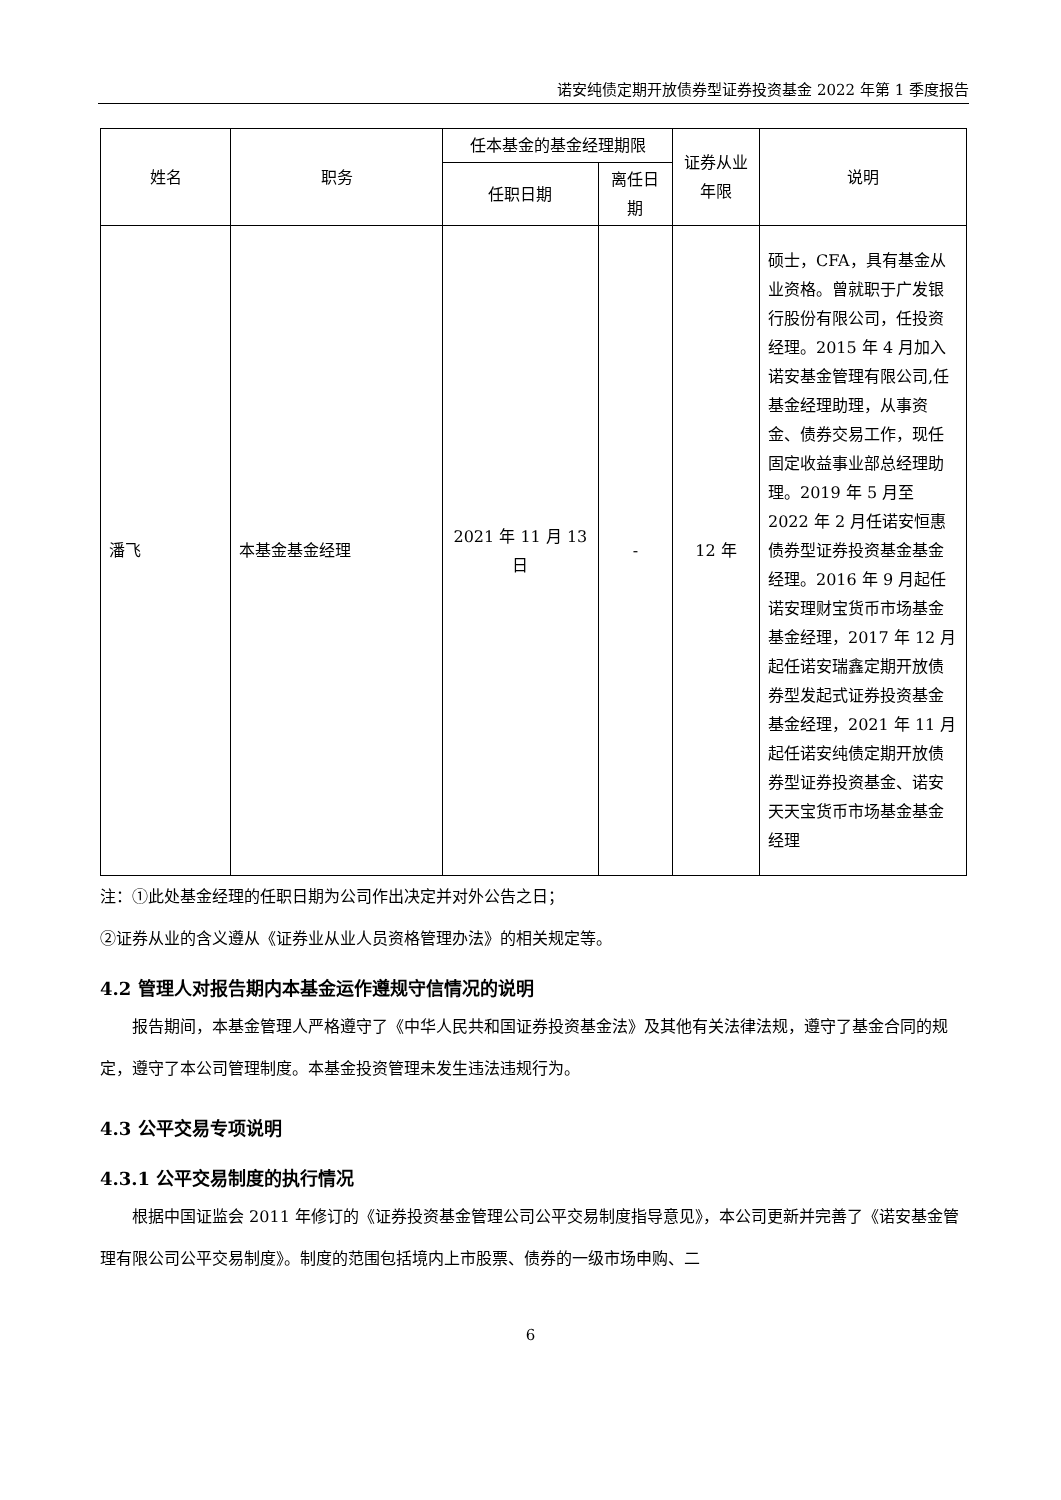诺安纯债定期开放债券型证券投资基金 2022 年第 1 季度报告
| 姓名 | 职务 | 任本基金的基金经理期限 | | 证券从业年限 | 说明 |
| --- | --- | --- | --- | --- | --- |
| | | 任职日期 | 离任日期 | | |
| 潘飞 | 本基金基金经理 | 2021 年 11 月 13 日 | - | 12 年 | 硕士，CFA，具有基金从业资格。曾就职于广发银行股份有限公司，任投资经理。2015 年 4 月加入诺安基金管理有限公司,任基金经理助理，从事资金、债券交易工作，现任固定收益事业部总经理助理。2019 年 5 月至 2022 年 2 月任诺安恒惠债券型证券投资基金基金经理。2016 年 9 月起任诺安理财宝货币市场基金基金经理，2017 年 12 月起任诺安瑞鑫定期开放债券型发起式证券投资基金基金经理，2021 年 11 月起任诺安纯债定期开放债券型证券投资基金、诺安天天宝货币市场基金基金经理 |
注：①此处基金经理的任职日期为公司作出决定并对外公告之日；
②证券从业的含义遵从《证券业从业人员资格管理办法》的相关规定等。
4.2 管理人对报告期内本基金运作遵规守信情况的说明
报告期间，本基金管理人严格遵守了《中华人民共和国证券投资基金法》及其他有关法律法规，遵守了基金合同的规定，遵守了本公司管理制度。本基金投资管理未发生违法违规行为。
4.3 公平交易专项说明
4.3.1 公平交易制度的执行情况
根据中国证监会 2011 年修订的《证券投资基金管理公司公平交易制度指导意见》，本公司更新并完善了《诺安基金管理有限公司公平交易制度》。制度的范围包括境内上市股票、债券的一级市场申购、二
6